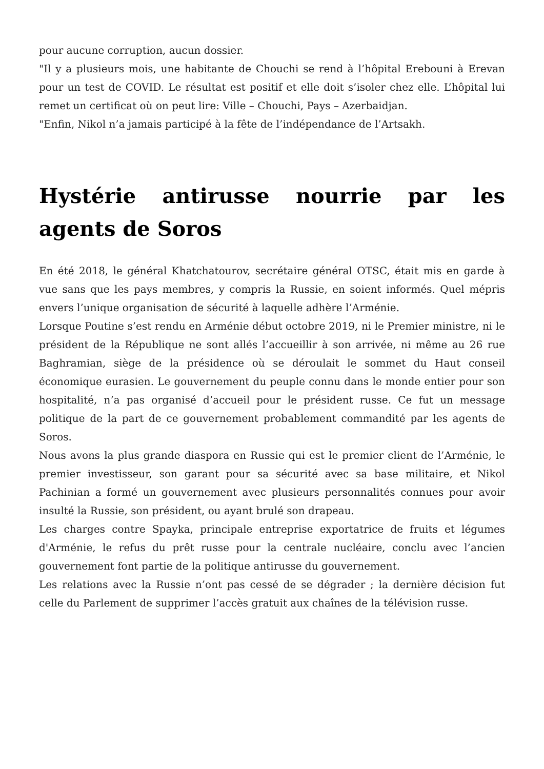pour aucune corruption, aucun dossier.
"Il y a plusieurs mois, une habitante de Chouchi se rend à l’hôpital Erebouni à Erevan pour un test de COVID. Le résultat est positif et elle doit s’isoler chez elle. L’hôpital lui remet un certificat où on peut lire: Ville – Chouchi, Pays – Azerbaidjan.
"Enfin, Nikol n’a jamais participé à la fête de l’indépendance de l’Artsakh.
Hystérie antirusse nourrie par les agents de Soros
En été 2018, le général Khatchatourov, secrétaire général OTSC, était mis en garde à vue sans que les pays membres, y compris la Russie, en soient informés. Quel mépris envers l’unique organisation de sécurité à laquelle adhère l’Arménie.
Lorsque Poutine s’est rendu en Arménie début octobre 2019, ni le Premier ministre, ni le président de la République ne sont allés l’accueillir à son arrivée, ni même au 26 rue Baghramian, siège de la présidence où se déroulait le sommet du Haut conseil économique eurasien. Le gouvernement du peuple connu dans le monde entier pour son hospitalité, n’a pas organisé d’accueil pour le président russe. Ce fut un message politique de la part de ce gouvernement probablement commandité par les agents de Soros.
Nous avons la plus grande diaspora en Russie qui est le premier client de l’Arménie, le premier investisseur, son garant pour sa sécurité avec sa base militaire, et Nikol Pachinian a formé un gouvernement avec plusieurs personnalités connues pour avoir insulté la Russie, son président, ou ayant brulé son drapeau.
Les charges contre Spayka, principale entreprise exportatrice de fruits et légumes d'Arménie, le refus du prêt russe pour la centrale nucléaire, conclu avec l’ancien gouvernement font partie de la politique antirusse du gouvernement.
Les relations avec la Russie n’ont pas cessé de se dégrader ; la dernière décision fut celle du Parlement de supprimer l’accès gratuit aux chaînes de la télévision russe.